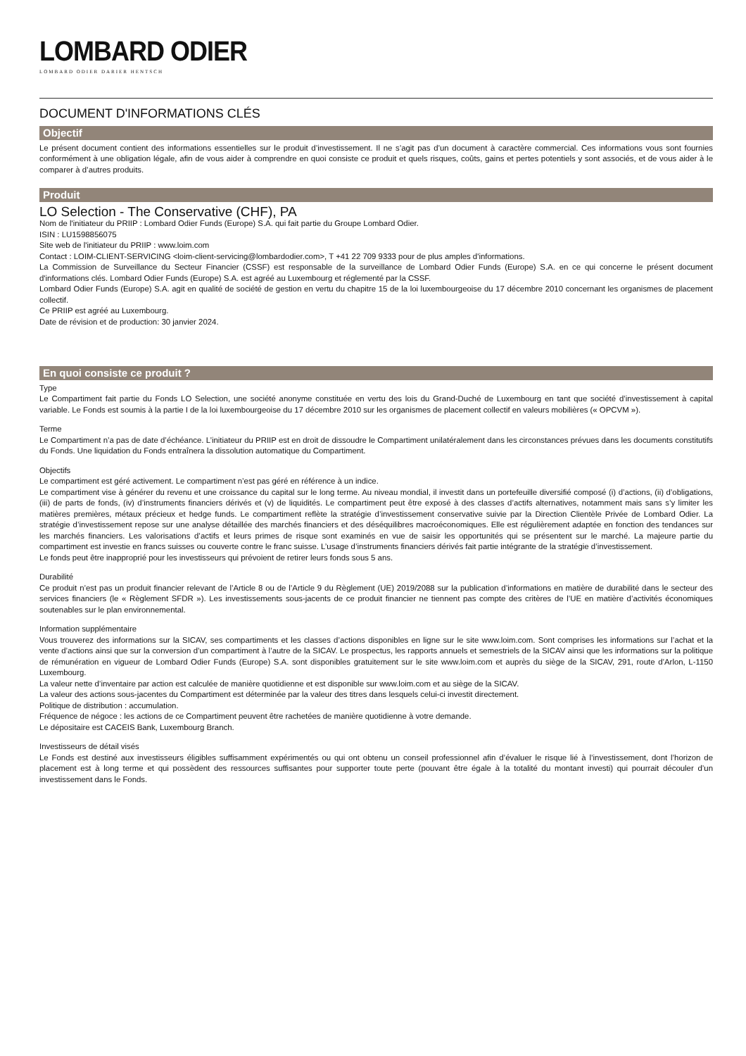LOMBARD ODIER
LOMBARD ODIER DARIER HENTSCH
DOCUMENT D'INFORMATIONS CLÉS
Objectif
Le présent document contient des informations essentielles sur le produit d’investissement. Il ne s’agit pas d’un document à caractère commercial. Ces informations vous sont fournies conformément à une obligation légale, afin de vous aider à comprendre en quoi consiste ce produit et quels risques, coûts, gains et pertes potentiels y sont associés, et de vous aider à le comparer à d’autres produits.
Produit
LO Selection - The Conservative (CHF), PA
Nom de l'initiateur du PRIIP : Lombard Odier Funds (Europe) S.A. qui fait partie du Groupe Lombard Odier.
ISIN : LU1598856075
Site web de l'initiateur du PRIIP : www.loim.com
Contact : LOIM-CLIENT-SERVICING <loim-client-servicing@lombardodier.com>, T +41 22 709 9333 pour de plus amples d'informations.
La Commission de Surveillance du Secteur Financier (CSSF) est responsable de la surveillance de Lombard Odier Funds (Europe) S.A. en ce qui concerne le présent document d'informations clés. Lombard Odier Funds (Europe) S.A. est agréé au Luxembourg et réglementé par la CSSF.
Lombard Odier Funds (Europe) S.A. agit en qualité de société de gestion en vertu du chapitre 15 de la loi luxembourgeoise du 17 décembre 2010 concernant les organismes de placement collectif.
Ce PRIIP est agréé au Luxembourg.
Date de révision et de production: 30 janvier 2024.
En quoi consiste ce produit ?
Type
Le Compartiment fait partie du Fonds LO Selection, une société anonyme constituée en vertu des lois du Grand-Duché de Luxembourg en tant que société d’investissement à capital variable. Le Fonds est soumis à la partie I de la loi luxembourgeoise du 17 décembre 2010 sur les organismes de placement collectif en valeurs mobilières (« OPCVM »).
Terme
Le Compartiment n’a pas de date d’échéance. L’initiateur du PRIIP est en droit de dissoudre le Compartiment unilatéralement dans les circonstances prévues dans les documents constitutifs du Fonds. Une liquidation du Fonds entraînera la dissolution automatique du Compartiment.
Objectifs
Le compartiment est géré activement. Le compartiment n’est pas géré en référence à un indice.
Le compartiment vise à générer du revenu et une croissance du capital sur le long terme. Au niveau mondial, il investit dans un portefeuille diversifié composé (i) d’actions, (ii) d’obligations, (iii) de parts de fonds, (iv) d’instruments financiers dérivés et (v) de liquidités. Le compartiment peut être exposé à des classes d’actifs alternatives, notamment mais sans s’y limiter les matières premières, métaux précieux et hedge funds. Le compartiment reflète la stratégie d’investissement conservative suivie par la Direction Clientèle Privée de Lombard Odier. La stratégie d’investissement repose sur une analyse détaillée des marchés financiers et des déséquilibres macroéconomiques. Elle est régulièrement adaptée en fonction des tendances sur les marchés financiers. Les valorisations d’actifs et leurs primes de risque sont examinés en vue de saisir les opportunités qui se présentent sur le marché. La majeure partie du compartiment est investie en francs suisses ou couverte contre le franc suisse. L’usage d’instruments financiers dérivés fait partie intégrante de la stratégie d’investissement.
Le fonds peut être inapproprié pour les investisseurs qui prévoient de retirer leurs fonds sous 5 ans.
Durabilité
Ce produit n’est pas un produit financier relevant de l’Article 8 ou de l’Article 9 du Règlement (UE) 2019/2088 sur la publication d’informations en matière de durabilité dans le secteur des services financiers (le « Règlement SFDR »). Les investissements sous-jacents de ce produit financier ne tiennent pas compte des critères de l’UE en matière d’activités économiques soutenables sur le plan environnemental.
Information supplémentaire
Vous trouverez des informations sur la SICAV, ses compartiments et les classes d’actions disponibles en ligne sur le site www.loim.com. Sont comprises les informations sur l’achat et la vente d’actions ainsi que sur la conversion d’un compartiment à l’autre de la SICAV. Le prospectus, les rapports annuels et semestriels de la SICAV ainsi que les informations sur la politique de rémunération en vigueur de Lombard Odier Funds (Europe) S.A. sont disponibles gratuitement sur le site www.loim.com et auprès du siège de la SICAV, 291, route d’Arlon, L-1150 Luxembourg.
La valeur nette d’inventaire par action est calculée de manière quotidienne et est disponible sur www.loim.com et au siège de la SICAV.
La valeur des actions sous-jacentes du Compartiment est déterminée par la valeur des titres dans lesquels celui-ci investit directement.
Politique de distribution : accumulation.
Fréquence de négoce : les actions de ce Compartiment peuvent être rachetées de manière quotidienne à votre demande.
Le dépositaire est CACEIS Bank, Luxembourg Branch.
Investisseurs de détail visés
Le Fonds est destiné aux investisseurs éligibles suffisamment expérimentés ou qui ont obtenu un conseil professionnel afin d’évaluer le risque lié à l’investissement, dont l’horizon de placement est à long terme et qui possèdent des ressources suffisantes pour supporter toute perte (pouvant être égale à la totalité du montant investi) qui pourrait découler d’un investissement dans le Fonds.